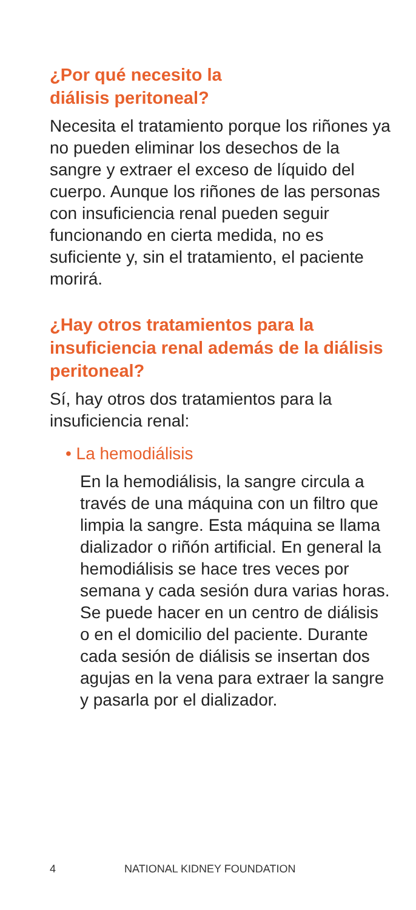¿Por qué necesito la
diálisis peritoneal?
Necesita el tratamiento porque los riñones ya no pueden eliminar los desechos de la sangre y extraer el exceso de líquido del cuerpo. Aunque los riñones de las personas con insuficiencia renal pueden seguir funcionando en cierta medida, no es suficiente y, sin el tratamiento, el paciente morirá.
¿Hay otros tratamientos para la insuficiencia renal además de la diálisis peritoneal?
Sí, hay otros dos tratamientos para la insuficiencia renal:
• La hemodiálisis
En la hemodiálisis, la sangre circula a través de una máquina con un filtro que limpia la sangre. Esta máquina se llama dializador o riñón artificial. En general la hemodiálisis se hace tres veces por semana y cada sesión dura varias horas. Se puede hacer en un centro de diálisis o en el domicilio del paciente. Durante cada sesión de diálisis se insertan dos agujas en la vena para extraer la sangre y pasarla por el dializador.
4 NATIONAL KIDNEY FOUNDATION